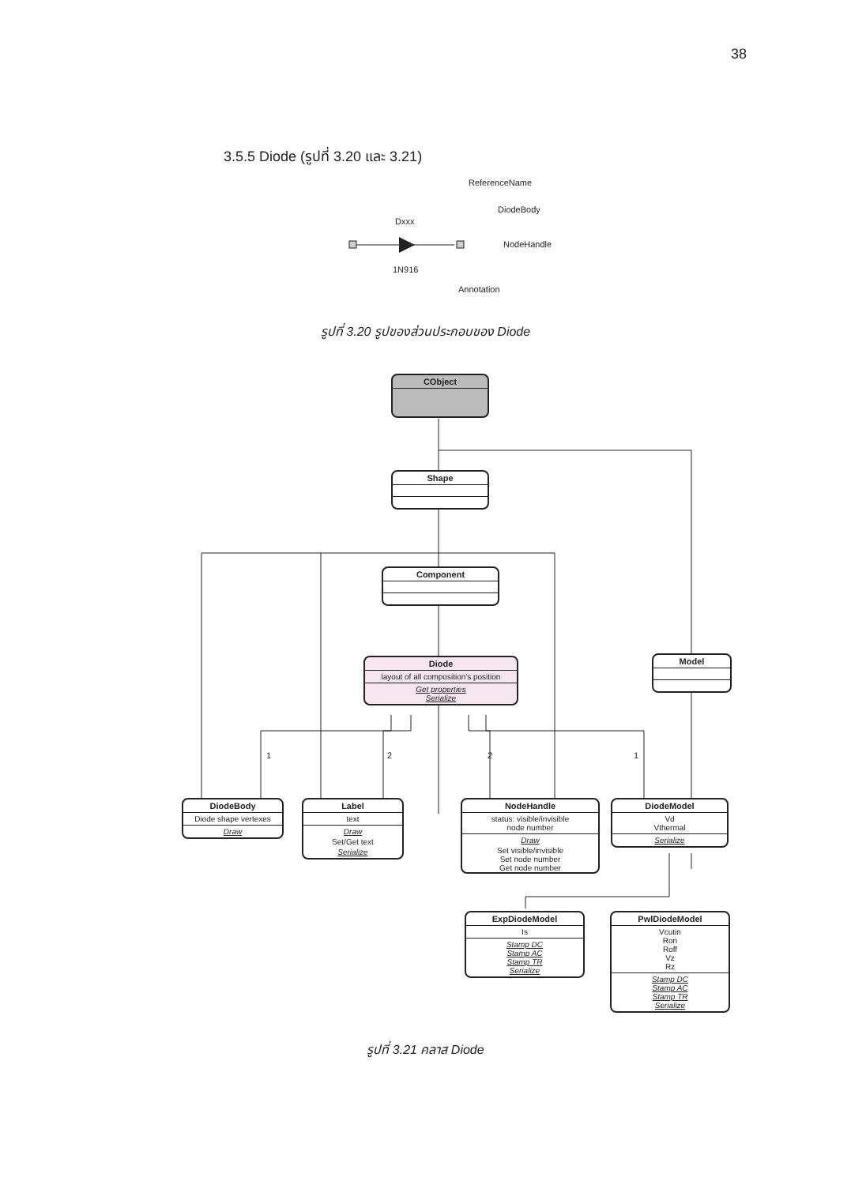38
3.5.5 Diode (รูปที่ 3.20 และ 3.21)
ReferenceName
DiodeBody
Dxxx
NodeHandle
1N916
Annotation
รูปที่ 3.20 รูปของส่วนประกอบของ Diode
CObject
Shape
Component
Diode
layout of all composition's position
Get properties
Serialize
Model
1 2 2 1
DiodeBody
Diode shape vertexes
Draw
Label
text
Draw
Set/Get text
Serialize
NodeHandle
status: visible/invisible
node number
Draw
Set visible/invisible
Set node number
Get node number
DiodeModel
Vd
Vthermal
Serialize
ExpDiodeModel
Is
Stamp DC
Stamp AC
Stamp TR
Serialize
PwlDiodeModel
Vcutin
Ron
Roff
Vz
Rz
Stamp DC
Stamp AC
Stamp TR
Serialize
รูปที่ 3.21 คลาส Diode